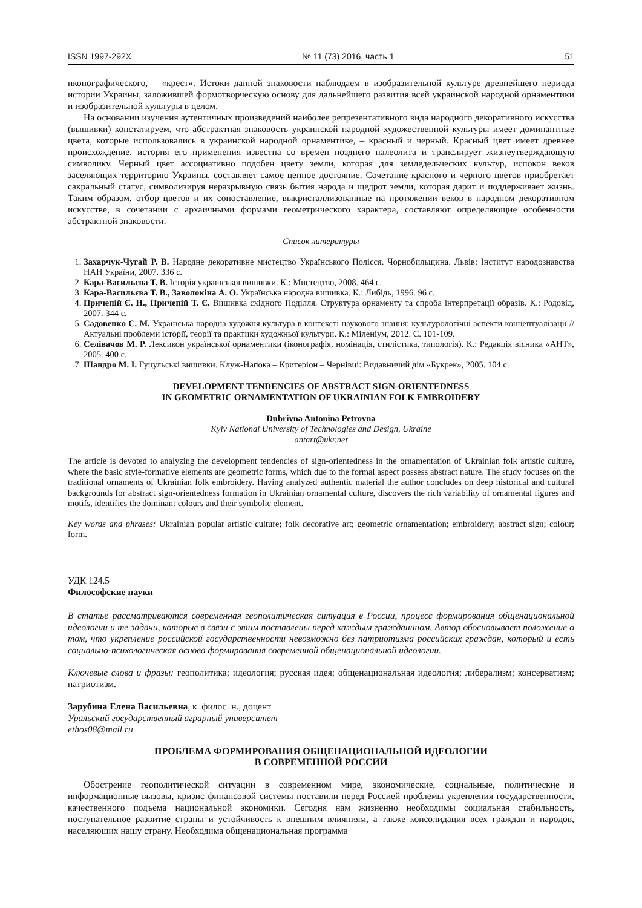ISSN 1997-292X № 11 (73) 2016, часть 1 51
иконографического, – «крест». Истоки данной знаковости наблюдаем в изобразительной культуре древнейшего периода истории Украины, заложившей формотворческую основу для дальнейшего развития всей украинской народной орнаментики и изобразительной культуры в целом.
На основании изучения аутентичных произведений наиболее репрезентативного вида народного декоративного искусства (вышивки) констатируем, что абстрактная знаковость украинской народной художественной культуры имеет доминантные цвета, которые использовались в украинской народной орнаментике, – красный и черный. Красный цвет имеет древнее происхождение, история его применения известна со времен позднего палеолита и транслирует жизнеутверждающую символику. Черный цвет ассоциативно подобен цвету земли, которая для земледельческих культур, испокон веков заселяющих территорию Украины, составляет самое ценное достояние. Сочетание красного и черного цветов приобретает сакральный статус, символизируя неразрывную связь бытия народа и щедрот земли, которая дарит и поддерживает жизнь. Таким образом, отбор цветов и их сопоставление, выкристаллизованные на протяжении веков в народном декоративном искусстве, в сочетании с архаичными формами геометрического характера, составляют определяющие особенности абстрактной знаковости.
Список литературы
1. Захарчук-Чугай Р. В. Народне декоративне мистецтво Українського Полісся. Чорнобильщина. Львів: Інститут народознавства НАН України, 2007. 336 с.
2. Кара-Васильєва Т. В. Історія української вишивки. К.: Мистецтво, 2008. 464 с.
3. Кара-Васильєва Т. В., Заволокіна А. О. Українська народна вишивка. К.: Либідь, 1996. 96 с.
4. Причепій Є. Н., Причепій Т. Є. Вишивка східного Поділля. Структура орнаменту та спроба інтерпретації образів. К.: Родовід, 2007. 344 с.
5. Садовенко С. М. Українська народна художня культура в контексті наукового знання: культурологічні аспекти концептуалізації // Актуальні проблеми історії, теорії та практики художньої культури. К.: Міленіум, 2012. С. 101-109.
6. Селівачов М. Р. Лексикон української орнаментики (іконографія, номінація, стилістика, типологія). К.: Редакція вісника «АНТ», 2005. 400 с.
7. Шандро М. І. Гуцульські вишивки. Клуж-Напока – Критеріон – Чернівці: Видавничий дім «Букрек», 2005. 104 с.
DEVELOPMENT TENDENCIES OF ABSTRACT SIGN-ORIENTEDNESS
IN GEOMETRIC ORNAMENTATION OF UKRAINIAN FOLK EMBROIDERY
Dubrivna Antonina Petrovna
Kyiv National University of Technologies and Design, Ukraine
antart@ukr.net
The article is devoted to analyzing the development tendencies of sign-orientedness in the ornamentation of Ukrainian folk artistic culture, where the basic style-formative elements are geometric forms, which due to the formal aspect possess abstract nature. The study focuses on the traditional ornaments of Ukrainian folk embroidery. Having analyzed authentic material the author concludes on deep historical and cultural backgrounds for abstract sign-orientedness formation in Ukrainian ornamental culture, discovers the rich variability of ornamental figures and motifs, identifies the dominant colours and their symbolic element.
Key words and phrases: Ukrainian popular artistic culture; folk decorative art; geometric ornamentation; embroidery; abstract sign; colour; form.
УДК 124.5
Философские науки
В статье рассматриваются современная геополитическая ситуация в России, процесс формирования общенациональной идеологии и те задачи, которые в связи с этим поставлены перед каждым гражданином. Автор обосновывает положение о том, что укрепление российской государственности невозможно без патриотизма российских граждан, который и есть социально-психологическая основа формирования современной общенациональной идеологии.
Ключевые слова и фразы: геополитика; идеология; русская идея; общенациональная идеология; либерализм; консерватизм; патриотизм.
Зарубина Елена Васильевна, к. филос. н., доцент
Уральский государственный аграрный университет
ethos08@mail.ru
ПРОБЛЕМА ФОРМИРОВАНИЯ ОБЩЕНАЦИОНАЛЬНОЙ ИДЕОЛОГИИ
В СОВРЕМЕННОЙ РОССИИ
Обострение геополитической ситуации в современном мире, экономические, социальные, политические и информационные вызовы, кризис финансовой системы поставили перед Россией проблемы укрепления государственности, качественного подъема национальной экономики. Сегодня нам жизненно необходимы социальная стабильность, поступательное развитие страны и устойчивость к внешним влияниям, а также консолидация всех граждан и народов, населяющих нашу страну. Необходима общенациональная программа